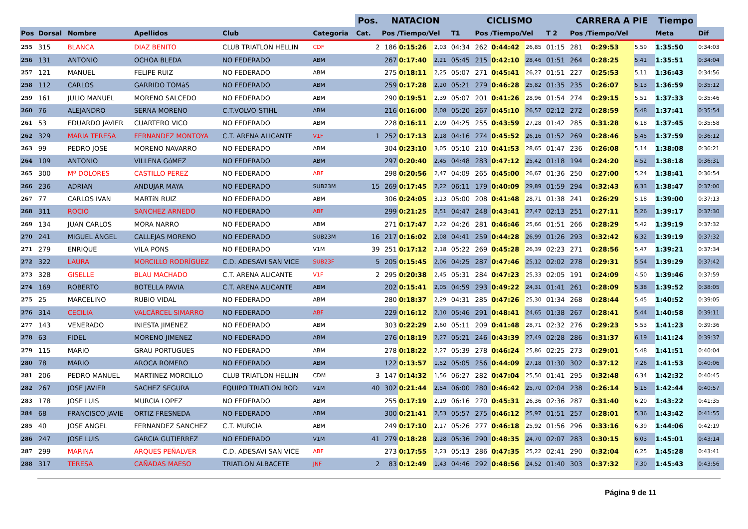| | | | | | | Pos. | NATACION | | | | CICLISMO | | | | CARRERA A PIE | | | Tiempo | |
| --- | --- | --- | --- | --- | --- | --- | --- | --- | --- | --- | --- | --- | --- | --- | --- | --- | --- | --- | --- |
| Pos | Dorsal | Nombre | Apellidos | Club | Categoria | Cat. | Pos /Tiempo/Vel | | | T1 | Pos /Tiempo/Vel | | | T 2 | Pos /Tiempo/Vel | | | Meta | Dif |
| 255 | 315 | BLANCA | DIAZ BENITO | CLUB TRIATLON HELLIN | CDF | 2 | 186 | 0:15:26 | 2,03 | 04:34 | 262 | 0:44:42 | 26,85 | 01:15 | 281 | 0:29:53 | 5,59 | 1:35:50 | 0:34:03 |
| 256 | 131 | ANTONIO | OCHOA BLEDA | NO FEDERADO | ABM | | 267 | 0:17:40 | 2,21 | 05:45 | 215 | 0:42:10 | 28,46 | 01:51 | 264 | 0:28:25 | 5,41 | 1:35:51 | 0:34:04 |
| 257 | 121 | MANUEL | FELIPE RUIZ | NO FEDERADO | ABM | | 275 | 0:18:11 | 2,25 | 05:07 | 271 | 0:45:41 | 26,27 | 01:51 | 227 | 0:25:53 | 5,11 | 1:36:43 | 0:34:56 |
| 258 | 112 | CARLOS | GARRIDO TOMáS | NO FEDERADO | ABM | | 259 | 0:17:28 | 2,20 | 05:21 | 279 | 0:46:28 | 25,82 | 01:35 | 235 | 0:26:07 | 5,13 | 1:36:59 | 0:35:12 |
| 259 | 161 | JULIO MANUEL | MORENO SALCEDO | NO FEDERADO | ABM | | 290 | 0:19:51 | 2,39 | 05:07 | 201 | 0:41:26 | 28,96 | 01:54 | 274 | 0:29:15 | 5,51 | 1:37:33 | 0:35:46 |
| 260 | 76 | ALEJANDRO | SERNA MORENO | C.T.VOLVO-STIHL | ABM | | 216 | 0:16:00 | 2,08 | 05:20 | 267 | 0:45:10 | 26,57 | 02:12 | 272 | 0:28:59 | 5,48 | 1:37:41 | 0:35:54 |
| 261 | 53 | EDUARDO JAVIER | CUARTERO VICO | NO FEDERADO | ABM | | 228 | 0:16:11 | 2,09 | 04:25 | 255 | 0:43:59 | 27,28 | 01:42 | 285 | 0:31:28 | 6,18 | 1:37:45 | 0:35:58 |
| 262 | 329 | MARIA TERESA | FERNANDEZ MONTOYA | C.T. ARENA ALICANTE | V1F | 1 | 252 | 0:17:13 | 2,18 | 04:16 | 274 | 0:45:52 | 26,16 | 01:52 | 269 | 0:28:46 | 5,45 | 1:37:59 | 0:36:12 |
| 263 | 99 | PEDRO JOSE | MORENO NAVARRO | NO FEDERADO | ABM | | 304 | 0:23:10 | 3,05 | 05:10 | 210 | 0:41:53 | 28,65 | 01:47 | 236 | 0:26:08 | 5,14 | 1:38:08 | 0:36:21 |
| 264 | 109 | ANTONIO | VILLENA GóMEZ | NO FEDERADO | ABM | | 297 | 0:20:40 | 2,45 | 04:48 | 283 | 0:47:12 | 25,42 | 01:18 | 194 | 0:24:20 | 4,52 | 1:38:18 | 0:36:31 |
| 265 | 300 | Mº DOLORES | CASTILLO PEREZ | NO FEDERADO | ABF | | 298 | 0:20:56 | 2,47 | 04:09 | 265 | 0:45:00 | 26,67 | 01:36 | 250 | 0:27:00 | 5,24 | 1:38:41 | 0:36:54 |
| 266 | 236 | ADRIAN | ANDUJAR MAYA | NO FEDERADO | SUB23M | 15 | 269 | 0:17:45 | 2,22 | 06:11 | 179 | 0:40:09 | 29,89 | 01:59 | 294 | 0:32:43 | 6,33 | 1:38:47 | 0:37:00 |
| 267 | 77 | CARLOS IVAN | MARTíN RUIZ | NO FEDERADO | ABM | | 306 | 0:24:05 | 3,13 | 05:00 | 208 | 0:41:48 | 28,71 | 01:38 | 241 | 0:26:29 | 5,18 | 1:39:00 | 0:37:13 |
| 268 | 311 | ROCIO | SANCHEZ ARNEDO | NO FEDERADO | ABF | | 299 | 0:21:25 | 2,51 | 04:47 | 248 | 0:43:41 | 27,47 | 02:13 | 251 | 0:27:11 | 5,26 | 1:39:17 | 0:37:30 |
| 269 | 134 | JUAN CARLOS | MORA NARRO | NO FEDERADO | ABM | | 271 | 0:17:47 | 2,22 | 04:26 | 281 | 0:46:46 | 25,66 | 01:51 | 266 | 0:28:29 | 5,42 | 1:39:19 | 0:37:32 |
| 270 | 241 | MIGUEL ÁNGEL | CALLEJAS MORENO | NO FEDERADO | SUB23M | 16 | 217 | 0:16:02 | 2,08 | 04:41 | 259 | 0:44:28 | 26,99 | 01:26 | 293 | 0:32:42 | 6,32 | 1:39:19 | 0:37:32 |
| 271 | 279 | ENRIQUE | VILA PONS | NO FEDERADO | V1M | 39 | 251 | 0:17:12 | 2,18 | 05:22 | 269 | 0:45:28 | 26,39 | 02:23 | 271 | 0:28:56 | 5,47 | 1:39:21 | 0:37:34 |
| 272 | 322 | LAURA | MORCILLO RODRÍGUEZ | C.D. ADESAVI SAN VICE | SUB23F | 5 | 205 | 0:15:45 | 2,06 | 04:25 | 287 | 0:47:46 | 25,12 | 02:02 | 278 | 0:29:31 | 5,54 | 1:39:29 | 0:37:42 |
| 273 | 328 | GISELLE | BLAU MACHADO | C.T. ARENA ALICANTE | V1F | 2 | 295 | 0:20:38 | 2,45 | 05:31 | 284 | 0:47:23 | 25,33 | 02:05 | 191 | 0:24:09 | 4,50 | 1:39:46 | 0:37:59 |
| 274 | 169 | ROBERTO | BOTELLA PAVIA | C.T. ARENA ALICANTE | ABM | | 202 | 0:15:41 | 2,05 | 04:59 | 293 | 0:49:22 | 24,31 | 01:41 | 261 | 0:28:09 | 5,38 | 1:39:52 | 0:38:05 |
| 275 | 25 | MARCELINO | RUBIO VIDAL | NO FEDERADO | ABM | | 280 | 0:18:37 | 2,29 | 04:31 | 285 | 0:47:26 | 25,30 | 01:34 | 268 | 0:28:44 | 5,45 | 1:40:52 | 0:39:05 |
| 276 | 314 | CECILIA | VALCÁRCEL SIMARRO | NO FEDERADO | ABF | | 229 | 0:16:12 | 2,10 | 05:46 | 291 | 0:48:41 | 24,65 | 01:38 | 267 | 0:28:41 | 5,44 | 1:40:58 | 0:39:11 |
| 277 | 143 | VENERADO | INIESTA JIMENEZ | NO FEDERADO | ABM | | 303 | 0:22:29 | 2,60 | 05:11 | 209 | 0:41:48 | 28,71 | 02:32 | 276 | 0:29:23 | 5,53 | 1:41:23 | 0:39:36 |
| 278 | 63 | FIDEL | MORENO JIMENEZ | NO FEDERADO | ABM | | 276 | 0:18:19 | 2,27 | 05:21 | 246 | 0:43:39 | 27,49 | 02:28 | 286 | 0:31:37 | 6,19 | 1:41:24 | 0:39:37 |
| 279 | 115 | MARIO | GRAU PORTUGUES | NO FEDERADO | ABM | | 278 | 0:18:22 | 2,27 | 05:39 | 278 | 0:46:24 | 25,86 | 02:25 | 273 | 0:29:01 | 5,48 | 1:41:51 | 0:40:04 |
| 280 | 78 | MARIO | AROCA ROMERO | NO FEDERADO | ABM | | 122 | 0:13:57 | 1,52 | 05:05 | 256 | 0:44:09 | 27,18 | 01:30 | 302 | 0:37:12 | 7,26 | 1:41:53 | 0:40:06 |
| 281 | 206 | PEDRO MANUEL | MARTINEZ MORCILLO | CLUB TRIATLON HELLIN | CDM | 3 | 147 | 0:14:32 | 1,56 | 06:27 | 282 | 0:47:04 | 25,50 | 01:41 | 295 | 0:32:48 | 6,34 | 1:42:32 | 0:40:45 |
| 282 | 267 | JOSE JAVIER | SACHEZ SEGURA | EQUIPO TRIATLON ROD | V1M | 40 | 302 | 0:21:44 | 2,54 | 06:00 | 280 | 0:46:42 | 25,70 | 02:04 | 238 | 0:26:14 | 5,15 | 1:42:44 | 0:40:57 |
| 283 | 178 | JOSE LUIS | MURCIA LOPEZ | NO FEDERADO | ABM | | 255 | 0:17:19 | 2,19 | 06:16 | 270 | 0:45:31 | 26,36 | 02:36 | 287 | 0:31:40 | 6,20 | 1:43:22 | 0:41:35 |
| 284 | 68 | FRANCISCO JAVIE | ORTIZ FRESNEDA | NO FEDERADO | ABM | | 300 | 0:21:41 | 2,53 | 05:57 | 275 | 0:46:12 | 25,97 | 01:51 | 257 | 0:28:01 | 5,36 | 1:43:42 | 0:41:55 |
| 285 | 40 | JOSE ANGEL | FERNANDEZ SANCHEZ | C.T. MURCIA | ABM | | 249 | 0:17:10 | 2,17 | 05:26 | 277 | 0:46:18 | 25,92 | 01:56 | 296 | 0:33:16 | 6,39 | 1:44:06 | 0:42:19 |
| 286 | 247 | JOSE LUIS | GARCIA GUTIERREZ | NO FEDERADO | V1M | 41 | 279 | 0:18:28 | 2,28 | 05:36 | 290 | 0:48:35 | 24,70 | 02:07 | 283 | 0:30:15 | 6,03 | 1:45:01 | 0:43:14 |
| 287 | 299 | MARINA | ARQUES PEÑALVER | C.D. ADESAVI SAN VICE | ABF | | 273 | 0:17:55 | 2,23 | 05:13 | 286 | 0:47:35 | 25,22 | 02:41 | 290 | 0:32:04 | 6,25 | 1:45:28 | 0:43:41 |
| 288 | 317 | TERESA | CAÑADAS MAESO | TRIATLON ALBACETE | JNF | 2 | 83 | 0:12:49 | 1,43 | 04:46 | 292 | 0:48:56 | 24,52 | 01:40 | 303 | 0:37:32 | 7,30 | 1:45:43 | 0:43:56 |
Página 9 de 11